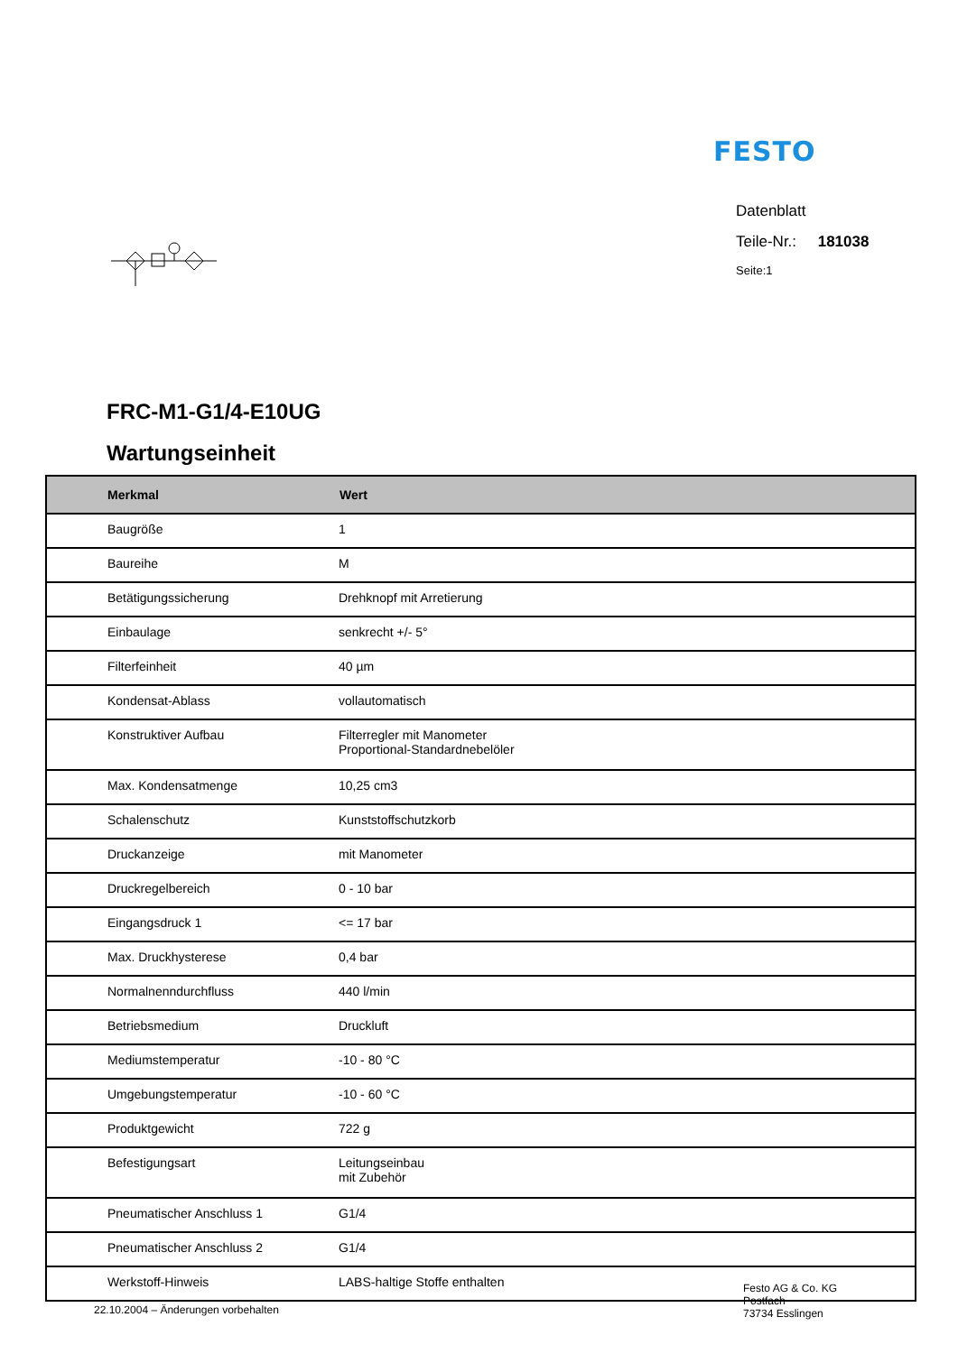FESTO
Datenblatt
Teile-Nr.: 181038
Seite:1
FRC-M1-G1/4-E10UG
Wartungseinheit
| Merkmal | Wert |
| --- | --- |
| Baugröße | 1 |
| Baureihe | M |
| Betätigungssicherung | Drehknopf mit Arretierung |
| Einbaulage | senkrecht +/- 5° |
| Filterfeinheit | 40 µm |
| Kondensat-Ablass | vollautomatisch |
| Konstruktiver Aufbau | Filterregler mit Manometer Proportional-Standardnebelöler |
| Max. Kondensatmenge | 10,25 cm3 |
| Schalenschutz | Kunststoffschutzkorb |
| Druckanzeige | mit Manometer |
| Druckregelbereich | 0 - 10 bar |
| Eingangsdruck 1 | <= 17 bar |
| Max. Druckhysterese | 0,4 bar |
| Normalnenndurchfluss | 440 l/min |
| Betriebsmedium | Druckluft |
| Mediumstemperatur | -10 - 80 °C |
| Umgebungstemperatur | -10 - 60 °C |
| Produktgewicht | 722 g |
| Befestigungsart | Leitungseinbau mit Zubehör |
| Pneumatischer Anschluss 1 | G1/4 |
| Pneumatischer Anschluss 2 | G1/4 |
| Werkstoff-Hinweis | LABS-haltige Stoffe enthalten |
22.10.2004 – Änderungen vorbehalten
Festo AG & Co. KG
Postfach
73734 Esslingen